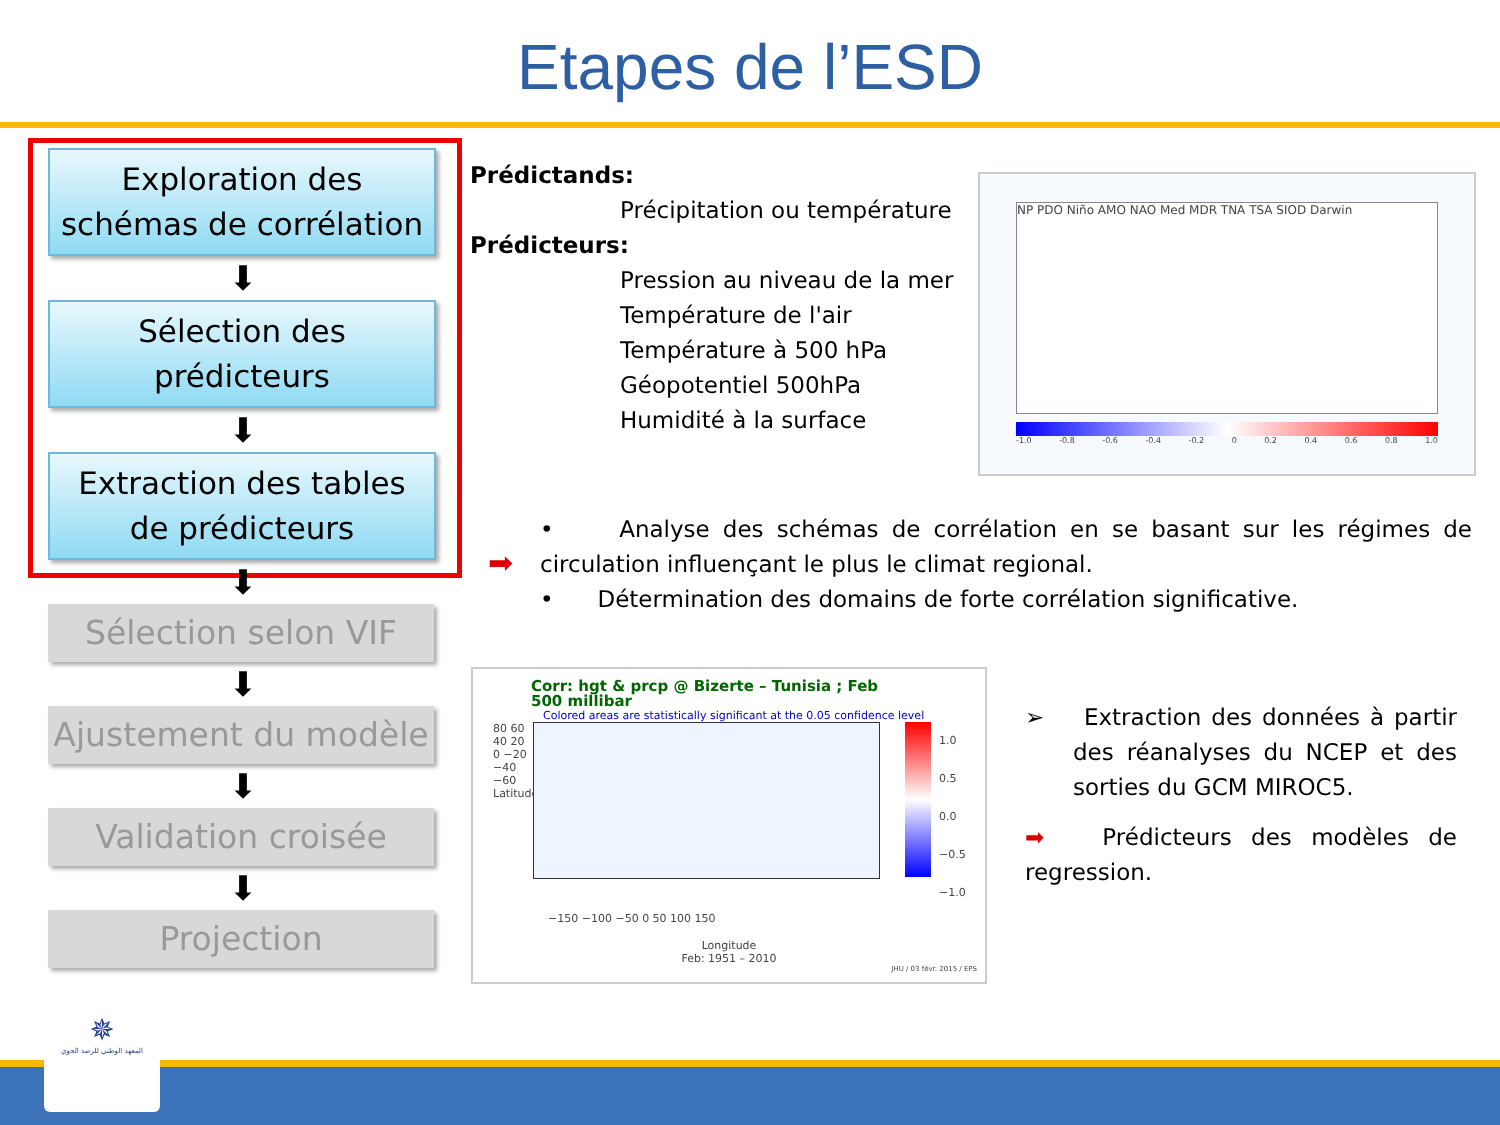Etapes de l’ESD
Exploration des
schémas de corrélation
⬇
Sélection des
prédicteurs
⬇
Extraction des tables
de prédicteurs
⬇
Sélection selon VIF
⬇
Ajustement du modèle
⬇
Validation croisée
⬇
Projection
Prédictands:
Précipitation ou température
Prédicteurs:
Pression au niveau de la mer
Température de l'air
Température à 500 hPa
Géopotentiel 500hPa
Humidité à la surface
NP PDO Niño AMO NAO Med MDR TNA TSA SIOD Darwin
-1.0 -0.8 -0.6 -0.4 -0.2 0 0.2 0.4 0.6 0.8 1.0
➡
• Analyse des schémas de corrélation en se basant sur les régimes de circulation influençant le plus le climat regional.
• Détermination des domains de forte corrélation significative.
Corr: hgt & prcp @ Bizerte – Tunisia ; Feb
500 millibar
Colored areas are statistically significant at the 0.05 confidence level
80 60 40 20 0 −20 −40 −60 Latitude
1.0
0.5
0.0
−0.5
−1.0
−150 −100 −50 0 50 100 150
Longitude
Feb: 1951 – 2010
JHU / 03 févr. 2015 / EPS
➢ Extraction des données à partir des réanalyses du NCEP et des sorties du GCM MIROC5.
➡ Prédicteurs des modèles de regression.
✵
المعهد الوطني للرصد الجوي